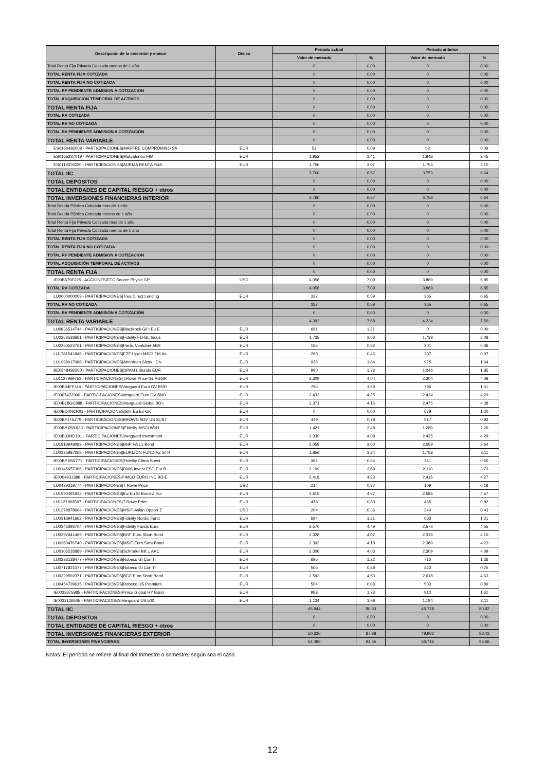| Descripción de la inversión y emisor | Divisa | Periodo actual | | Periodo anterior | |
| --- | --- | --- | --- | --- | --- |
| | | Valor de mercado | % | Valor de mercado | % |
| Total Renta Fija Privada Cotizada menos de 1 año | | 0 | 0,00 | 0 | 0,00 |
| TOTAL RENTA FIJA COTIZADA | | 0 | 0,00 | 0 | 0,00 |
| TOTAL RENTA FIJA NO COTIZADA | | 0 | 0,00 | 0 | 0,00 |
| TOTAL RF PENDIENTE ADMISION A COTIZACION | | 0 | 0,00 | 0 | 0,00 |
| TOTAL ADQUISICIÓN TEMPORAL DE ACTIVOS | | 0 | 0,00 | 0 | 0,00 |
| TOTAL RENTA FIJA | | 0 | 0,00 | 0 | 0,00 |
| TOTAL RV COTIZADA | | 0 | 0,00 | 0 | 0,00 |
| TOTAL RV NO COTIZADA | | 0 | 0,00 | 0 | 0,00 |
| TOTAL RV PENDIENTE ADMISIÓN A COTIZACIÓN | | 0 | 0,00 | 0 | 0,00 |
| TOTAL RENTA VARIABLE | | 0 | 0,00 | 0 | 0,00 |
| ES0160482008 - PARTICIPACIONES/MAPFRE COMPROMISO SA | EUR | 52 | 0,09 | 52 | 0,09 |
| ES0165237019 - PARTICIPACIONES/Mutuafondo FIM | EUR | 1.952 | 3,41 | 1.948 | 3,45 |
| ES0119376020 - PARTICIPACIONES/ADRIZA RENTA FIJA | EUR | 1.756 | 3,07 | 1.754 | 3,10 |
| TOTAL IIC | | 3.760 | 6,57 | 3.753 | 6,64 |
| TOTAL DEPÓSITOS | | 0 | 0,00 | 0 | 0,00 |
| TOTAL ENTIDADES DE CAPITAL RIESGO + otros | | 0 | 0,00 | 0 | 0,00 |
| TOTAL INVERSIONES FINANCIERAS INTERIOR | | 3.760 | 6,57 | 3.753 | 6,64 |
| Total Deuda Pública Cotizada mas de 1 año | | 0 | 0,00 | 0 | 0,00 |
| Total Deuda Pública Cotizada menos de 1 año | | 0 | 0,00 | 0 | 0,00 |
| Total Renta Fija Privada Cotizada mas de 1 año | | 0 | 0,00 | 0 | 0,00 |
| Total Renta Fija Privada Cotizada menos de 1 año | | 0 | 0,00 | 0 | 0,00 |
| TOTAL RENTA FIJA COTIZADA | | 0 | 0,00 | 0 | 0,00 |
| TOTAL RENTA FIJA NO COTIZADA | | 0 | 0,00 | 0 | 0,00 |
| TOTAL RF PENDIENTE ADMISION A COTIZACION | | 0 | 0,00 | 0 | 0,00 |
| TOTAL ADQUISICIÓN TEMPORAL DE ACTIVOS | | 0 | 0,00 | 0 | 0,00 |
| TOTAL RENTA FIJA | | 0 | 0,00 | 0 | 0,00 |
| IE00B579F325 - ACCIONES/ETC Source Physic GP | USD | 4.056 | 7,09 | 3.869 | 6,85 |
| TOTAL RV COTIZADA | | 4.056 | 7,09 | 3.869 | 6,85 |
| LU0000000009 - PARTICIPACIONES/Trea Direct Lending | EUR | 337 | 0,59 | 365 | 0,65 |
| TOTAL RV NO COTIZADA | | 337 | 0,59 | 365 | 0,65 |
| TOTAL RV PENDIENTE ADMISIÓN A COTIZACIÓN | | 0 | 0,00 | 0 | 0,00 |
| TOTAL RENTA VARIABLE | | 4.392 | 7,68 | 4.234 | 7,50 |
| LU0836514744 - PARTICIPACIONES/Blackrock Gif I Eu E | EUR | 691 | 1,21 | 0 | 0,00 |
| LU2252533661 - PARTICIPACIONES/Fidelity FD-GL Indus | EUR | 1.735 | 3,03 | 1.738 | 3,08 |
| LU2250524761 - PARTICIPACIONES/Parts. Vontobel-ABS | EUR | 185 | 0,32 | 201 | 0,36 |
| LU1781541849 - PARTICIPACIONES/ETF Lyxor MSCI EM As | EUR | 263 | 0,46 | 207 | 0,37 |
| LU1998017088 - PARTICIPACIONES/Aberdeen Sicav I Div | EUR | 936 | 1,64 | 925 | 1,64 |
| BE0948492260 - PARTICIPACIONES/DPAM L Bonds EUR | EUR | 990 | 1,73 | 1.046 | 1,85 |
| LU1127969753 - PARTICIPACIONES/T.Rowe Price-GL AGGR | EUR | 2.309 | 4,04 | 2.304 | 4,08 |
| IE00B04FFJ44 - PARTICIPACIONES/Vanguard Euro GV BND | EUR | 796 | 1,39 | 796 | 1,41 |
| IE0007472990 - PARTICIPACIONES/Vanguard Euro GV BND | EUR | 2.433 | 4,25 | 2.424 | 4,29 |
| IE00B18GC888 - PARTICIPACIONES/Vanguard Global BD I | EUR | 2.371 | 4,15 | 2.475 | 4,38 |
| IE00BD0NCR01 - PARTICIPACIONES/Ishr Eu Ex-UK | EUR | 0 | 0,00 | 679 | 1,20 |
| IE00BF1T6Z79 - PARTICIPACIONES/BROWN ADV US SUST | EUR | 449 | 0,78 | 517 | 0,92 |
| IE00BYX5NX33 - PARTICIPACIONES/Fidelity MSCI Wld I | EUR | 1.421 | 2,48 | 1.280 | 2,26 |
| IE00B03HD191 - PARTICIPACIONES/Vanguard Investment | EUR | 2.339 | 4,09 | 2.425 | 4,29 |
| LU1819949089 - PARTICIPACIONES/BNP PA L1 Bond | EUR | 2.059 | 3,60 | 2.059 | 3,64 |
| LU0335987268 - PARTICIPACIONES/EURIZON FUND-AZ STR | EUR | 1.856 | 3,24 | 1.758 | 3,11 |
| IE00BYX5N771 - PARTICIPACIONES/Fidelity China Speci | EUR | 364 | 0,64 | 341 | 0,60 |
| LU0145657366 - PARTICIPACIONES/DWS Invest ESG Eur B | EUR | 2.109 | 3,69 | 2.110 | 3,73 |
| IE0004931386 - PARTICIPACIONES/PIMCO EURO INC BD-E | EUR | 2.418 | 4,23 | 2.416 | 4,27 |
| LU0429319774 - PARTICIPACIONES/T Rowe Price | USD | 214 | 0,37 | 109 | 0,19 |
| LU1590491913 - PARTICIPACIONES/Inv Eu St Bond-Z Eur | EUR | 2.615 | 4,57 | 2.585 | 4,57 |
| LU1127969597 - PARTICIPACIONES/T Rowe Price | EUR | 476 | 0,83 | 465 | 0,82 |
| LU1378878604 - PARTICIPACIONES/MSIF-Asian Opport Z | USD | 204 | 0,36 | 240 | 0,43 |
| LU0318941662 - PARTICIPACIONES/Fidelity Nordic Fund | EUR | 694 | 1,21 | 683 | 1,21 |
| LU0346393704 - PARTICIPACIONES/Fidelity Funds Euro | EUR | 2.570 | 4,49 | 2.573 | 4,55 |
| LU0297941469 - PARTICIPACIONES/BGF Euro Short Bond | EUR | 2.328 | 4,07 | 2.319 | 4,10 |
| LU0360476740 - PARTICIPACIONES/MSIF-Euro Strat Bond | EUR | 2.392 | 4,18 | 2.389 | 4,23 |
| LU0106235889 - PARTICIPACIONES/Schroder Intl ¿ AAC | EUR | 2.306 | 4,03 | 2.309 | 4,09 |
| LU0233138477 - PARTICIPACIONES/Robeco Gl Con Tr | EUR | 695 | 1,22 | 710 | 1,26 |
| LU0717821077 - PARTICIPACIONES/Robeco Gl Con Tr | EUR | 506 | 0,88 | 423 | 0,75 |
| LU0329592371 - PARTICIPACIONES/BGF Euro Short Bond | EUR | 2.593 | 4,53 | 2.618 | 4,63 |
| LU0454739615 - PARTICIPACIONES/Robeco US Premium | EUR | 504 | 0,88 | 503 | 0,89 |
| IE0032875985 - PARTICIPACIONES/Pimco Global HY Bond | EUR | 988 | 1,73 | 910 | 1,61 |
| IE0032126645 - PARTICIPACIONES/Vanguard US 500 | EUR | 1.134 | 1,98 | 1.194 | 2,11 |
| TOTAL IIC | | 45.944 | 80,30 | 45.728 | 80,92 |
| TOTAL DEPÓSITOS | | 0 | 0,00 | 0 | 0,00 |
| TOTAL ENTIDADES DE CAPITAL RIESGO + otros | | 0 | 0,00 | 0 | 0,00 |
| TOTAL INVERSIONES FINANCIERAS EXTERIOR | | 50.336 | 87,98 | 49.962 | 88,42 |
| TOTAL INVERSIONES FINANCIERAS | | 54.096 | 94,55 | 53.716 | 95,06 |
Notas: El período se refiere al final del trimestre o semestre, según sea el caso.
12